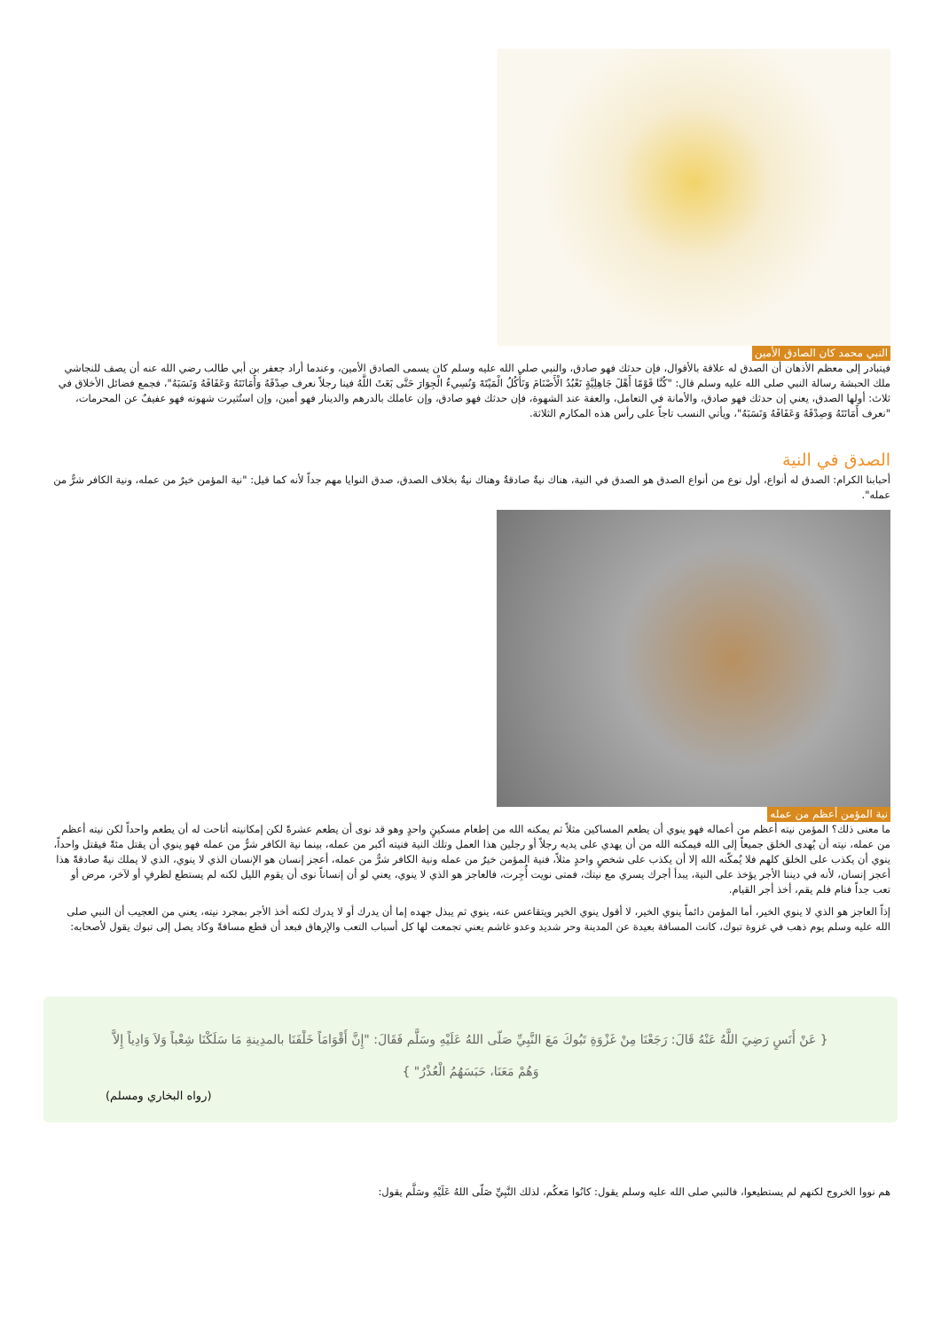النبي محمد كان الصادق الأمين
فيتبادر إلى معظم الأذهان أن الصدق له علاقة بالأقوال، فإن حدثك فهو صادق، والنبي صلى الله عليه وسلم كان يسمى الصادق الأمين، وعندما أراد جعفر بن أبي طالب رضي الله عنه أن يصف للنجاشي ملك الحبشة رسالة النبي صلى الله عليه وسلم قال: "كُنَّا قَوْمًا أَهْلَ جَاهِلِيَّةٍ نَعْبُدُ الْأَصْنَامَ وَنَأْكُلُ الْمَيْتَةَ وَنُسِيءُ الْجِوَارَ حَتَّى بَعَثَ اللَّهُ فينا رجلاً نعرف صِدْقَهُ وَأَمَانَتَهُ وَعَفَافَهُ وَنَسَبَهُ"، فجمع فضائل الأخلاق في ثلاث: أولها الصدق، يعني إن حدثك فهو صادق، والأمانة في التعامل، والعفة عند الشهوة، فإن حدثك فهو صادق، وإن عاملك بالدرهم والدينار فهو أمين، وإن استُثيرت شهوته فهو عفيفٌ عن المحرمات، "نعرف أَمَانَتَهُ وَصِدْقَهُ وَعَفَافَهُ وَنَسَبَهُ"، ويأتي النسب تاجاً على رأس هذه المكارم الثلاثة.
الصدق في النية
أحبابنا الكرام: الصدق له أنواع، أول نوع من أنواع الصدق هو الصدق في النية، هناك نيةٌ صادقةٌ وهناك نيةٌ بخلاف الصدق، صدق النوايا مهم جداً لأنه كما قيل: "نية المؤمن خيرٌ من عمله، ونية الكافر شرٌّ من عمله".
نية المؤمن أعظم من عمله
ما معنى ذلك؟ المؤمن نيته أعظم من أعماله فهو ينوي أن يطعم المساكين مثلاً ثم يمكنه الله من إطعام مسكينٍ واحدٍ وهو قد نوى أن يطعم عشرةً لكن إمكانيته أتاحت له أن يطعم واحداً لكن نيته أعظم من عمله، نيته أن يُهدى الخلق جميعاً إلى الله فيمكنه الله من أن يهدي على يديه رجلاً أو رجلين هذا العمل وتلك النية فنيته أكبر من عمله، بينما نية الكافر شرٌّ من عمله فهو ينوي أن يقتل مئةً فيقتل واحداً، ينوي أن يكذب على الخلق كلهم فلا يُمكّنه الله إلا أن يكذب على شخصٍ واحدٍ مثلاً، فنية المؤمن خيرٌ من عمله ونية الكافر شرٌّ من عمله، أعجز إنسان هو الإنسان الذي لا ينوي، الذي لا يملك نيةً صادقةً هذا أعجز إنسان، لأنه في ديننا الأجر يؤخذ على النية، يبدأ أجرك يسري مع نيتك، فمتى نويت أُجِرت، فالعاجز هو الذي لا ينوي، يعني لو أن إنساناً نوى أن يقوم الليل لكنه لم يستطع لظرفٍ أو لآخر، مرض أو تعب جداً فنام فلم يقم، أخذ أجر القيام.
إذاً العاجز هو الذي لا ينوي الخير، أما المؤمن دائماً ينوي الخير، لا أقول ينوي الخير ويتقاعس عنه، ينوي ثم يبذل جهده إما أن يدرك أو لا يدرك لكنه أخذ الأجر بمجرد نيته، يعني من العجيب أن النبي صلى الله عليه وسلم يوم ذهب في غزوة تبوك، كانت المسافة بعيدة عن المدينة وحر شديد وعدو غاشم يعني تجمعت لها كل أسباب التعب والإرهاق فبعد أن قطع مسافةً وكاد يصل إلى تبوك يقول لأصحابه:
{ عَنْ أَنَسٍ رَضِيَ اللَّهُ عَنْهُ قَالَ: رَجَعْنَا مِنْ غَزْوَةِ تَبُوكَ مَعَ النَّبِيِّ صَلّى اللهُ عَلَيْهِ وسَلَّم فَقَالَ: "إِنَّ أَقْوَامَاً خَلْفَنَا بالمدِينةِ مَا سَلَكْنَا شِعْباً وَلاَ وَادِياً إِلاَّ وَهُمْ مَعَنَا، حَبَسَهُمُ الْعُذْرُ" }
(رواه البخاري ومسلم)
هم نووا الخروج لكنهم لم يستطيعوا، فالنبي صلى الله عليه وسلم يقول: كانُوا مَعكُم، لذلك النَّبِيِّ صَلّى اللهُ عَلَيْهِ وسَلَّم يقول: